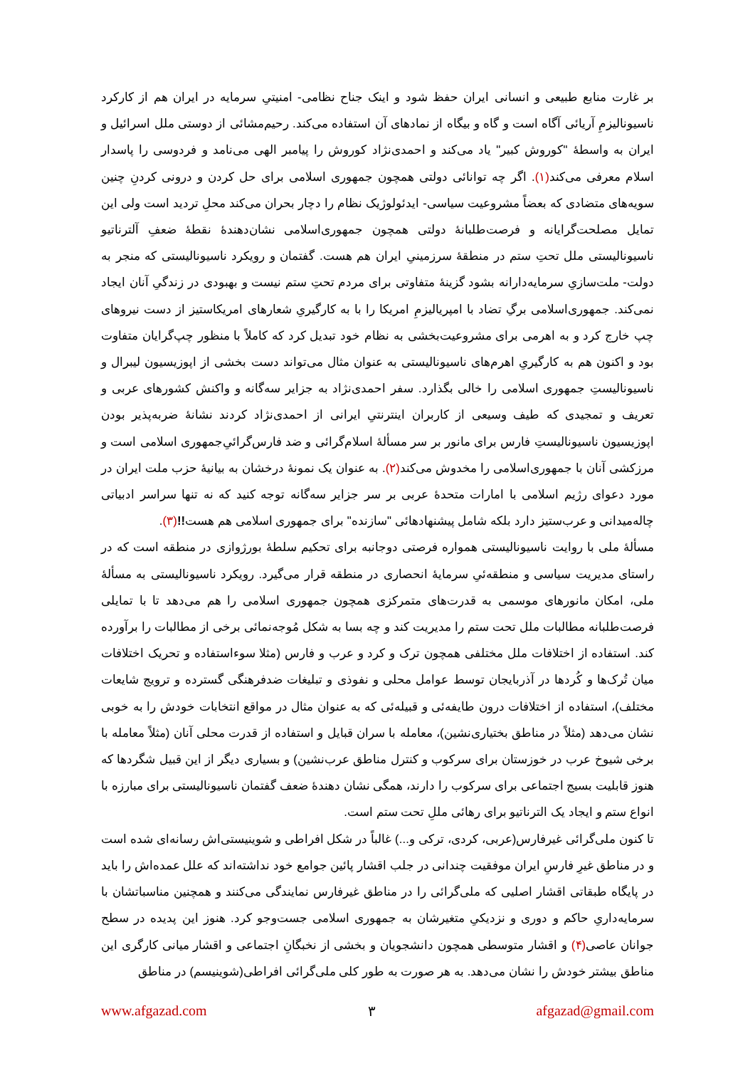بر غارت منابع طبیعی و انسانی ایران حفظ شود و اینک جناح نظامی- امنیتیِ سرمایه در ایران هم از کارکرد ناسیونالیزمِ آریائی آگاه است و گاه و بیگاه از نمادهای آن استفاده می‌کند. رحیم‌مشائی از دوستی ملل اسرائیل و ایران به واسطۀ "کوروش کبیر" یاد می‌کند و احمدی‌نژاد کوروش را پیامبر الهی می‌نامد و فردوسی را پاسدار اسلام معرفی می‌کند(۱). اگر چه توانائی دولتی همچون جمهوری اسلامی برای حل کردن و درونی کردنِ چنین سویه‌های متضادی که بعضاً مشروعیت سیاسی- ایدئولوژیک نظام را دچار بحران می‌کند محلِ تردید است ولی این تمایل مصلحت‌گرایانه و فرصت‌طلبانۀ دولتی همچون جمهوری‌اسلامی نشان‌دهندۀ نقطۀ ضعفِ آلترناتیو ناسیونالیستی ملل تحتِ ستم در منطقۀ سرزمینیِ ایران هم هست. گفتمان و رویکرد ناسیونالیستی که منجر به دولت- ملت‌سازیِ سرمایه‌دارانه بشود گزینۀ متفاوتی برای مردم تحتِ ستم نیست و بهبودی در زندگیِ آنان ایجاد نمی‌کند. جمهوری‌اسلامی برگِ تضاد با امپریالیزمِ امریکا را با به کارگیریِ شعارهای امریکاستیز از دست نیروهای چپ خارج کرد و به اهرمی برای مشروعیت‌بخشی به نظام خود تبدیل کرد که کاملاً با منظور چپ‌گرایان متفاوت بود و اکنون هم به کارگیریِ اهرم‌های ناسیونالیستی به عنوان مثال می‌تواند دست بخشی از اپوزیسیون لیبرال و ناسیونالیستِ جمهوری اسلامی را خالی بگذارد. سفر احمدی‌نژاد به جزایر سه‌گانه و واکنش کشورهای عربی و تعریف و تمجیدی که طیف وسیعی از کاربران اینترنتیِ ایرانی از احمدی‌نژاد کردند نشانۀ ضربه‌پذیر بودن اپوزیسیون ناسیونالیستِ فارس برای مانور بر سر مسألۀ اسلام‌گرائی و ضد فارس‌گرائیِ‌جمهوری اسلامی است و مرزکشی آنان با جمهوری‌اسلامی را مخدوش می‌کند(۲). به عنوان یک نمونۀ درخشان به بیانیۀ حزب ملت ایران در مورد دعوای رژیم اسلامی با امارات متحدۀ عربی بر سر جزایر سه‌گانه توجه کنید که نه تنها سراسر ادبیاتی چاله‌میدانی و عرب‌ستیز دارد بلکه شامل پیشنهادهائی "سازنده" برای جمهوری اسلامی هم هست!!(۳).
مسألۀ ملی با روایت ناسیونالیستی همواره فرصتی دوجانبه برای تحکیم سلطۀ بورژوازی در منطقه است که در راستای مدیریت سیاسی و منطقه‌ئیِ سرمایۀ انحصاری در منطقه قرار می‌گیرد. رویکرد ناسیونالیستی به مسألۀ ملی، امکان مانورهای موسمی به قدرت‌های متمرکزی همچون جمهوری اسلامی را هم می‌دهد تا با تمایلی فرصت‌طلبانه مطالبات ملل تحت ستم را مدیریت کند و چه بسا به شکل مُوجه‌نمائی برخی از مطالبات را برآورده کند. استفاده از اختلافات ملل مختلفی همچون ترک و کرد و عرب و فارس (مثلا سوءاستفاده و تحریک اختلافات میان تُرک‌ها و کُردها در آذربایجان توسط عوامل محلی و نفوذی و تبلیغات ضدفرهنگی گسترده و ترویج شایعات مختلف)، استفاده از اختلافات درون طایفه‌ئی و قبیله‌ئی که به عنوان مثال در مواقع انتخابات خودش را به خوبی نشان می‌دهد (مثلاً در مناطق بختیاری‌نشین)، معامله با سران قبایل و استفاده از قدرت محلی آنان (مثلاً معامله با برخی شیوخ عرب در خوزستان برای سرکوب و کنترل مناطق عرب‌نشین) و بسیاری دیگر از این قبیل شگردها که هنوز قابلیت بسیج اجتماعی برای سرکوب را دارند، همگی نشان دهندۀ ضعف گفتمان ناسیونالیستی برای مبارزه با انواع ستم و ایجاد یک الترناتیو برای رهائی مللِ تحت ستم است.
تا کنون ملی‌گرائی غیرفارس(عربی، کردی، ترکی و...) غالباً در شکل افراطی و شوینیستی‌اش رسانه‌ای شده است و در مناطق غیرِ فارسِ ایران موفقیت چندانی در جلب اقشار پائین جوامع خود نداشته‌اند که علل عمده‌اش را باید در پایگاه طبقاتی اقشار اصلیی که ملی‌گرائی را در مناطق غیرفارس نمایندگی می‌کنند و همچنین مناسباتشان با سرمایه‌داریِ حاکم و دوری و نزدیکیِ متغیرشان به جمهوری اسلامی جست‌وجو کرد. هنوز این پدیده در سطح جوانان عاصی(۴) و اقشار متوسطی همچون دانشجویان و بخشی از نخبگانِ اجتماعی و اقشار میانی کارگری این مناطق بیشتر خودش را نشان می‌دهد. به هر صورت به طور کلی ملی‌گرائی افراطی(شوینیسم) در مناطق
www.afgazad.com ۳ afgazad@gmail.com